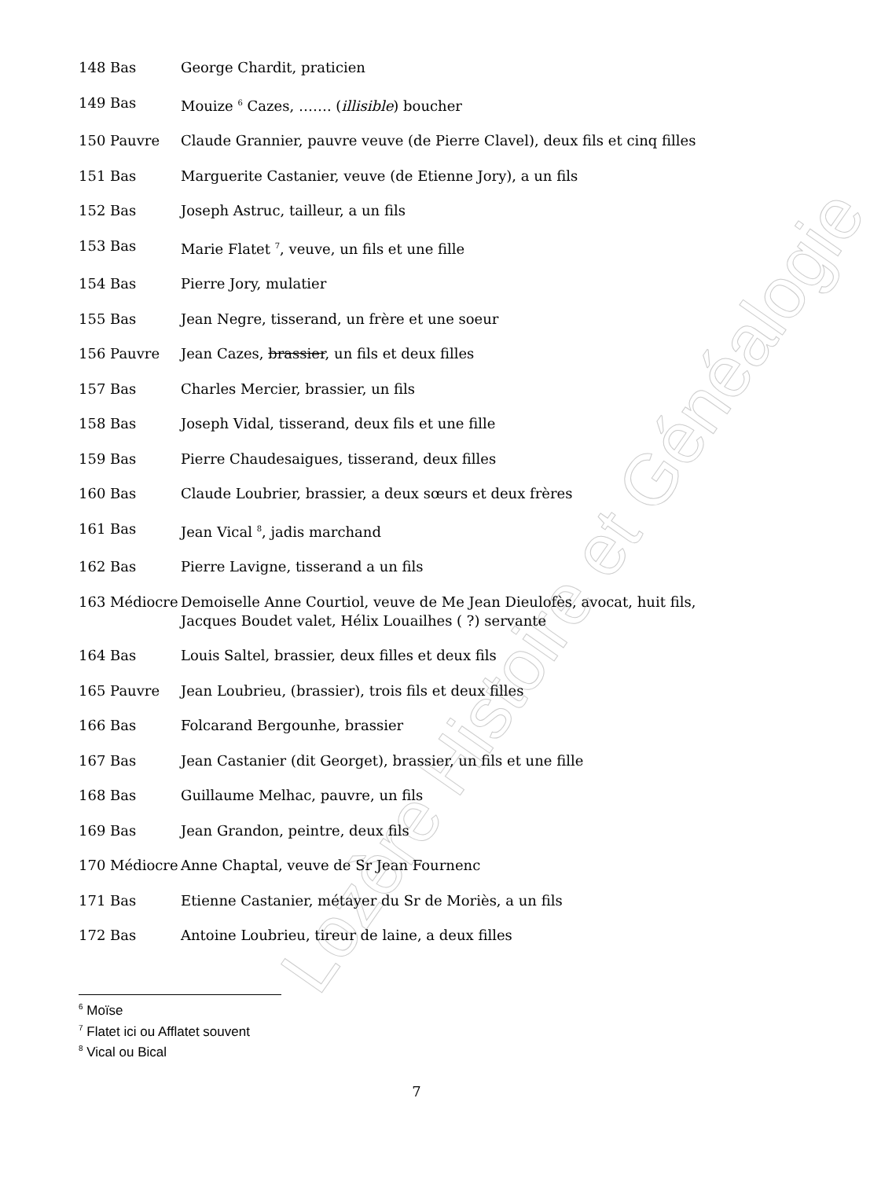Lozère Histoire et Généalogie
148 Bas George Chardit, praticien
149 Bas Mouize <sup>6</sup> Cazes, ……. (illisible) boucher
150 Pauvre Claude Grannier, pauvre veuve (de Pierre Clavel), deux fils et cinq filles
151 Bas Marguerite Castanier, veuve (de Etienne Jory), a un fils
152 Bas Joseph Astruc, tailleur, a un fils
153 Bas Marie Flatet <sup>7</sup>, veuve, un fils et une fille
154 Bas Pierre Jory, mulatier
155 Bas Jean Negre, tisserand, un frère et une soeur
156 Pauvre Jean Cazes, brassier, un fils et deux filles
157 Bas Charles Mercier, brassier, un fils
158 Bas Joseph Vidal, tisserand, deux fils et une fille
159 Bas Pierre Chaudesaigues, tisserand, deux filles
160 Bas Claude Loubrier, brassier, a deux sœurs et deux frères
161 Bas Jean Vical <sup>8</sup>, jadis marchand
162 Bas Pierre Lavigne, tisserand a un fils
163 Médiocre Demoiselle Anne Courtiol, veuve de Me Jean Dieulofès, avocat, huit fils, Jacques Boudet valet, Hélix Louailhes ( ?) servante
164 Bas Louis Saltel, brassier, deux filles et deux fils
165 Pauvre Jean Loubrieu, (brassier), trois fils et deux filles
166 Bas Folcarand Bergounhe, brassier
167 Bas Jean Castanier (dit Georget), brassier, un fils et une fille
168 Bas Guillaume Melhac, pauvre, un fils
169 Bas Jean Grandon, peintre, deux fils
170 Médiocre Anne Chaptal, veuve de Sr Jean Fournenc
171 Bas Etienne Castanier, métayer du Sr de Moriès, a un fils
172 Bas Antoine Loubrieu, tireur de laine, a deux filles
<sup>6</sup> Moïse
<sup>7</sup> Flatet ici ou Afflatet souvent
<sup>8</sup> Vical ou Bical
7